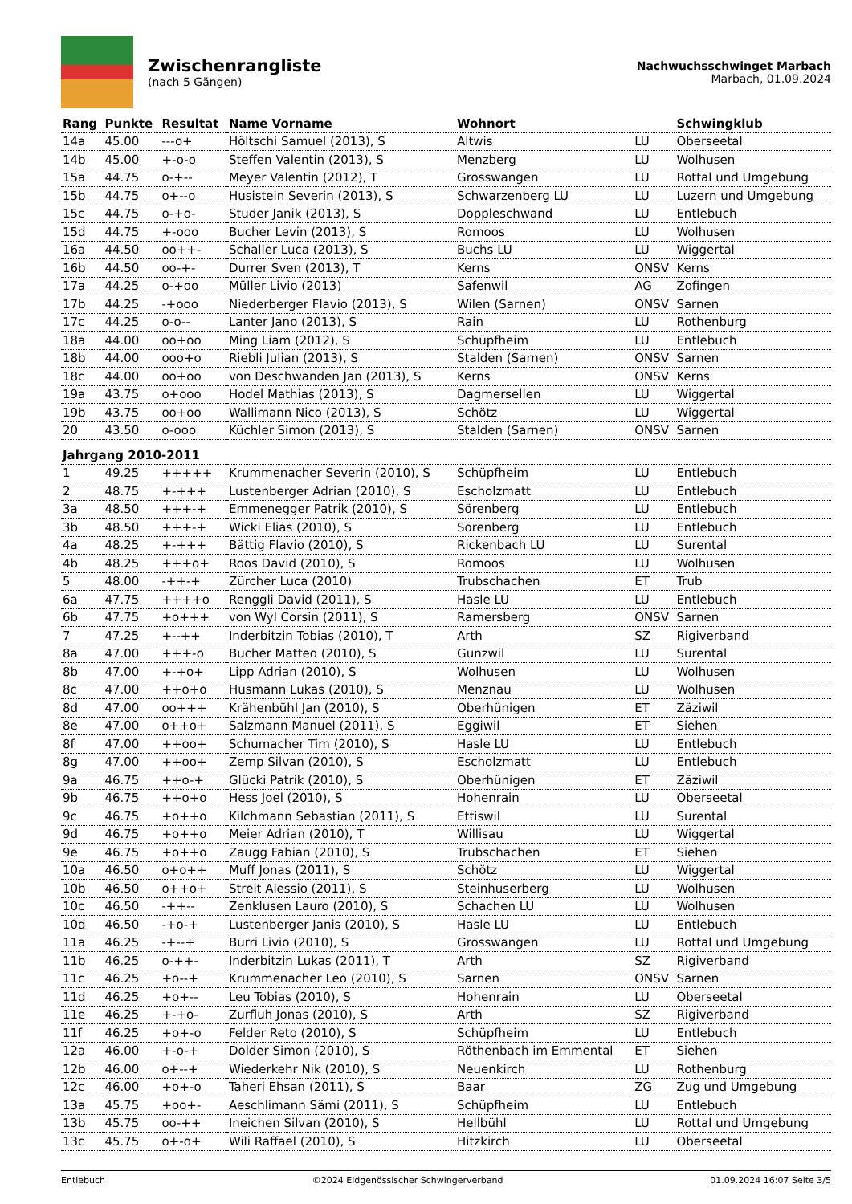Zwischenrangliste
(nach 5 Gängen)
Nachwuchsschwinget Marbach
Marbach, 01.09.2024
| Rang | Punkte | Resultat | Name Vorname | Wohnort | | Schwingklub |
| --- | --- | --- | --- | --- | --- | --- |
| 14a | 45.00 | ---o+ | Höltschi Samuel (2013), S | Altwis | LU | Oberseetal |
| 14b | 45.00 | +-o-o | Steffen Valentin (2013), S | Menzberg | LU | Wolhusen |
| 15a | 44.75 | o-+-- | Meyer Valentin (2012), T | Grosswangen | LU | Rottal und Umgebung |
| 15b | 44.75 | o+--o | Husistein Severin (2013), S | Schwarzenberg LU | LU | Luzern und Umgebung |
| 15c | 44.75 | o-+o- | Studer Janik (2013), S | Doppleschwand | LU | Entlebuch |
| 15d | 44.75 | +-ooo | Bucher Levin (2013), S | Romoos | LU | Wolhusen |
| 16a | 44.50 | oo++- | Schaller Luca (2013), S | Buchs LU | LU | Wiggertal |
| 16b | 44.50 | oo-+- | Durrer Sven (2013), T | Kerns | ONSV | Kerns |
| 17a | 44.25 | o-+oo | Müller Livio (2013) | Safenwil | AG | Zofingen |
| 17b | 44.25 | -+ooo | Niederberger Flavio (2013), S | Wilen (Sarnen) | ONSV | Sarnen |
| 17c | 44.25 | o-o-- | Lanter Jano (2013), S | Rain | LU | Rothenburg |
| 18a | 44.00 | oo+oo | Ming Liam (2012), S | Schüpfheim | LU | Entlebuch |
| 18b | 44.00 | ooo+o | Riebli Julian (2013), S | Stalden (Sarnen) | ONSV | Sarnen |
| 18c | 44.00 | oo+oo | von Deschwanden Jan (2013), S | Kerns | ONSV | Kerns |
| 19a | 43.75 | o+ooo | Hodel Mathias (2013), S | Dagmersellen | LU | Wiggertal |
| 19b | 43.75 | oo+oo | Wallimann Nico (2013), S | Schötz | LU | Wiggertal |
| 20 | 43.50 | o-ooo | Küchler Simon (2013), S | Stalden (Sarnen) | ONSV | Sarnen |
| Jahrgang 2010-2011 | | | | | | |
| 1 | 49.25 | +++++ | Krummenacher Severin (2010), S | Schüpfheim | LU | Entlebuch |
| 2 | 48.75 | +-+++ | Lustenberger Adrian (2010), S | Escholzmatt | LU | Entlebuch |
| 3a | 48.50 | +++-+ | Emmenegger Patrik (2010), S | Sörenberg | LU | Entlebuch |
| 3b | 48.50 | +++-+ | Wicki Elias (2010), S | Sörenberg | LU | Entlebuch |
| 4a | 48.25 | +-+++ | Bättig Flavio (2010), S | Rickenbach LU | LU | Surental |
| 4b | 48.25 | +++o+ | Roos David (2010), S | Romoos | LU | Wolhusen |
| 5 | 48.00 | -++-+ | Zürcher Luca (2010) | Trubschachen | ET | Trub |
| 6a | 47.75 | ++++o | Renggli David (2011), S | Hasle LU | LU | Entlebuch |
| 6b | 47.75 | +o+++ | von Wyl Corsin (2011), S | Ramersberg | ONSV | Sarnen |
| 7 | 47.25 | +--++ | Inderbitzin Tobias (2010), T | Arth | SZ | Rigiverband |
| 8a | 47.00 | +++-o | Bucher Matteo (2010), S | Gunzwil | LU | Surental |
| 8b | 47.00 | +-+o+ | Lipp Adrian (2010), S | Wolhusen | LU | Wolhusen |
| 8c | 47.00 | ++o+o | Husmann Lukas (2010), S | Menznau | LU | Wolhusen |
| 8d | 47.00 | oo+++ | Krähenbühl Jan (2010), S | Oberhünigen | ET | Zäziwil |
| 8e | 47.00 | o++o+ | Salzmann Manuel (2011), S | Eggiwil | ET | Siehen |
| 8f | 47.00 | ++oo+ | Schumacher Tim (2010), S | Hasle LU | LU | Entlebuch |
| 8g | 47.00 | ++oo+ | Zemp Silvan (2010), S | Escholzmatt | LU | Entlebuch |
| 9a | 46.75 | ++o-+ | Glücki Patrik (2010), S | Oberhünigen | ET | Zäziwil |
| 9b | 46.75 | ++o+o | Hess Joel (2010), S | Hohenrain | LU | Oberseetal |
| 9c | 46.75 | +o++o | Kilchmann Sebastian (2011), S | Ettiswil | LU | Surental |
| 9d | 46.75 | +o++o | Meier Adrian (2010), T | Willisau | LU | Wiggertal |
| 9e | 46.75 | +o++o | Zaugg Fabian (2010), S | Trubschachen | ET | Siehen |
| 10a | 46.50 | o+o++ | Muff Jonas (2011), S | Schötz | LU | Wiggertal |
| 10b | 46.50 | o++o+ | Streit Alessio (2011), S | Steinhuserberg | LU | Wolhusen |
| 10c | 46.50 | -++-- | Zenklusen Lauro (2010), S | Schachen LU | LU | Wolhusen |
| 10d | 46.50 | -+o-+ | Lustenberger Janis (2010), S | Hasle LU | LU | Entlebuch |
| 11a | 46.25 | -+--+ | Burri Livio (2010), S | Grosswangen | LU | Rottal und Umgebung |
| 11b | 46.25 | o-++- | Inderbitzin Lukas (2011), T | Arth | SZ | Rigiverband |
| 11c | 46.25 | +o--+ | Krummenacher Leo (2010), S | Sarnen | ONSV | Sarnen |
| 11d | 46.25 | +o+-- | Leu Tobias (2010), S | Hohenrain | LU | Oberseetal |
| 11e | 46.25 | +-+o- | Zurfluh Jonas (2010), S | Arth | SZ | Rigiverband |
| 11f | 46.25 | +o+-o | Felder Reto (2010), S | Schüpfheim | LU | Entlebuch |
| 12a | 46.00 | +-o-+ | Dolder Simon (2010), S | Röthenbach im Emmental | ET | Siehen |
| 12b | 46.00 | o+--+ | Wiederkehr Nik (2010), S | Neuenkirch | LU | Rothenburg |
| 12c | 46.00 | +o+-o | Taheri Ehsan (2011), S | Baar | ZG | Zug und Umgebung |
| 13a | 45.75 | +oo+- | Aeschlimann Sämi (2011), S | Schüpfheim | LU | Entlebuch |
| 13b | 45.75 | oo-++ | Ineichen Silvan (2010), S | Hellbühl | LU | Rottal und Umgebung |
| 13c | 45.75 | o+-o+ | Wili Raffael (2010), S | Hitzkirch | LU | Oberseetal |
Entlebuch ©2024 Eidgenössischer Schwingerverband 01.09.2024 16:07 Seite 3/5